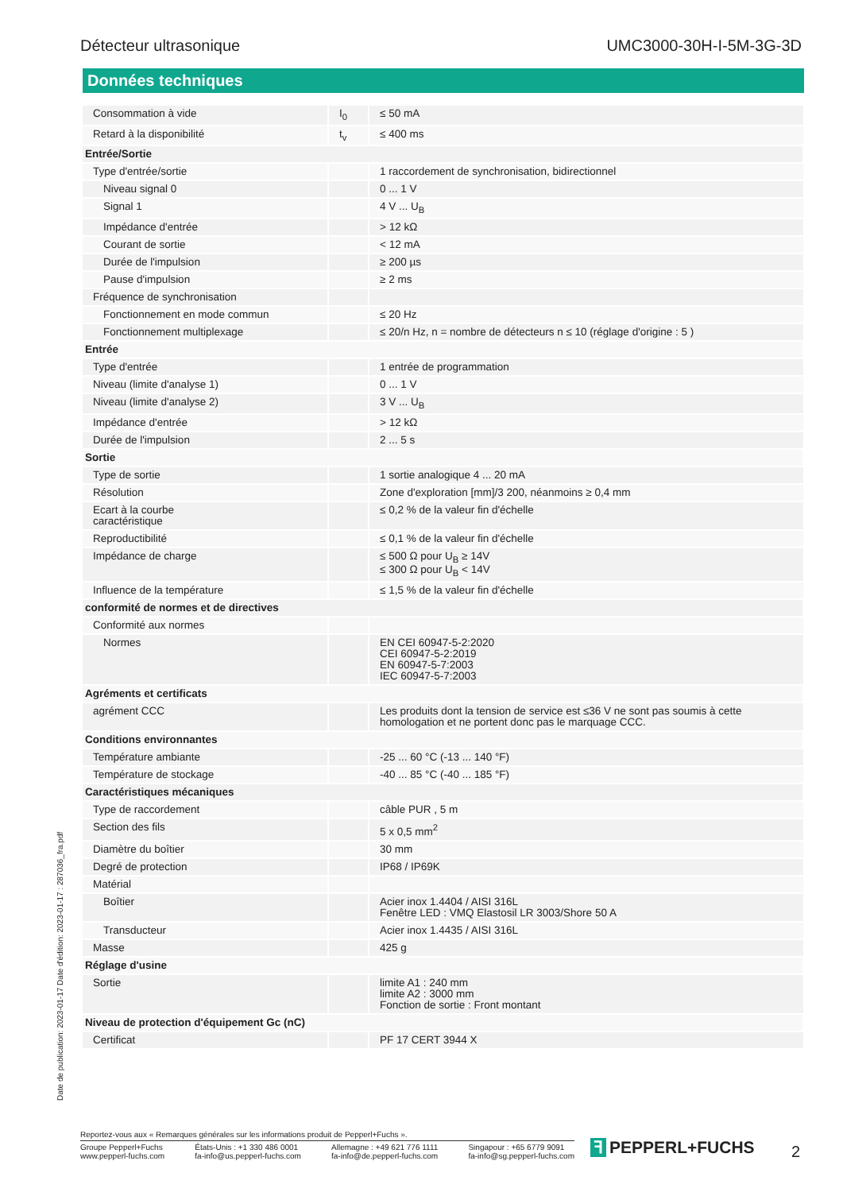Détecteur ultrasonique UMC3000-30H-I-5M-3G-3D
Données techniques
| Consommation à vide | I<sub>0</sub> | ≤ 50 mA |
| Retard à la disponibilité | t<sub>v</sub> | ≤ 400 ms |
| Entrée/Sortie | | |
| Type d'entrée/sortie | | 1 raccordement de synchronisation, bidirectionnel |
| Niveau signal 0 | | 0 ... 1 V |
| Signal 1 | | 4 V ... U<sub>B</sub> |
| Impédance d'entrée | | > 12 kΩ |
| Courant de sortie | | < 12 mA |
| Durée de l'impulsion | | ≥ 200 µs |
| Pause d'impulsion | | ≥ 2 ms |
| Fréquence de synchronisation | | |
| Fonctionnement en mode commun | | ≤ 20 Hz |
| Fonctionnement multiplexage | | ≤ 20/n Hz, n = nombre de détecteurs n ≤ 10 (réglage d'origine : 5 ) |
| Entrée | | |
| Type d'entrée | | 1 entrée de programmation |
| Niveau (limite d'analyse 1) | | 0 ... 1 V |
| Niveau (limite d'analyse 2) | | 3 V ... U<sub>B</sub> |
| Impédance d'entrée | | > 12 kΩ |
| Durée de l'impulsion | | 2 ... 5 s |
| Sortie | | |
| Type de sortie | | 1 sortie analogique 4 ... 20 mA |
| Résolution | | Zone d'exploration [mm]/3 200, néanmoins ≥ 0,4 mm |
| Ecart à la courbe caractéristique | | ≤ 0,2 % de la valeur fin d'échelle |
| Reproductibilité | | ≤ 0,1 % de la valeur fin d'échelle |
| Impédance de charge | | ≤ 500 Ω pour U<sub>B</sub> ≥ 14V ≤ 300 Ω pour U<sub>B</sub> < 14V |
| Influence de la température | | ≤ 1,5 % de la valeur fin d'échelle |
| conformité de normes et de directives | | |
| Conformité aux normes | | |
| Normes | | EN CEI 60947-5-2:2020 CEI 60947-5-2:2019 EN 60947-5-7:2003 IEC 60947-5-7:2003 |
| Agréments et certificats | | |
| agrément CCC | | Les produits dont la tension de service est ≤36 V ne sont pas soumis à cette homologation et ne portent donc pas le marquage CCC. |
| Conditions environnantes | | |
| Température ambiante | | -25 ... 60 °C (-13 ... 140 °F) |
| Température de stockage | | -40 ... 85 °C (-40 ... 185 °F) |
| Caractéristiques mécaniques | | |
| Type de raccordement | | câble PUR , 5 m |
| Section des fils | | 5 x 0,5 mm<sup>2</sup> |
| Diamètre du boîtier | | 30 mm |
| Degré de protection | | IP68 / IP69K |
| Matérial | | |
| Boîtier | | Acier inox 1.4404 / AISI 316L Fenêtre LED : VMQ Elastosil LR 3003/Shore 50 A |
| Transducteur | | Acier inox 1.4435 / AISI 316L |
| Masse | | 425 g |
| Réglage d'usine | | |
| Sortie | | limite A1 : 240 mm limite A2 : 3000 mm Fonction de sortie : Front montant |
| Niveau de protection d'équipement Gc (nC) | | |
| Certificat | | PF 17 CERT 3944 X |
Date de publication: 2023-01-17 Date d'édition: 2023-01-17 : 287036_fra.pdf
Reportez-vous aux « Remarques générales sur les informations produit de Pepperl+Fuchs ».
Groupe Pepperl+Fuchs
www.pepperl-fuchs.com
États-Unis : +1 330 486 0001
fa-info@us.pepperl-fuchs.com
Allemagne : +49 621 776 1111
fa-info@de.pepperl-fuchs.com
Singapour : +65 6779 9091
fa-info@sg.pepperl-fuchs.com
ꟻ PEPPERL+FUCHS 2